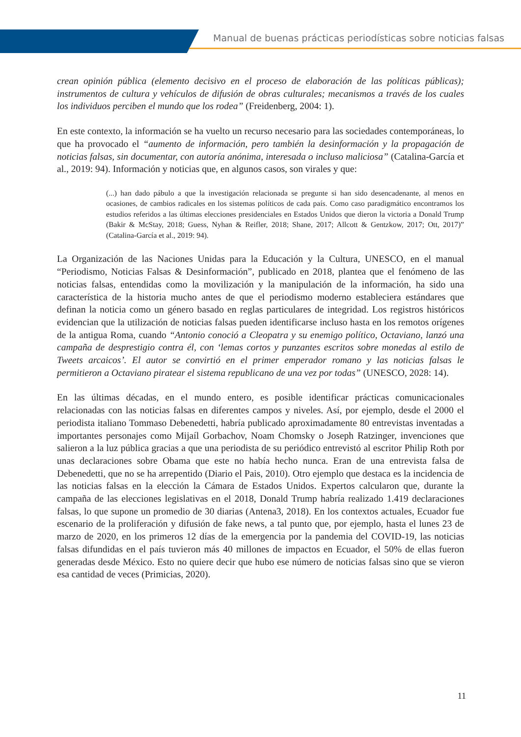Manual de buenas prácticas periodísticas sobre noticias falsas
crean opinión pública (elemento decisivo en el proceso de elaboración de las políticas públicas); instrumentos de cultura y vehículos de difusión de obras culturales; mecanismos a través de los cuales los individuos perciben el mundo que los rodea” (Freidenberg, 2004: 1).
En este contexto, la información se ha vuelto un recurso necesario para las sociedades contemporáneas, lo que ha provocado el “aumento de información, pero también la desinformación y la propagación de noticias falsas, sin documentar, con autoría anónima, interesada o incluso maliciosa” (Catalina-García et al., 2019: 94). Información y noticias que, en algunos casos, son virales y que:
(...) han dado pábulo a que la investigación relacionada se pregunte si han sido desencadenante, al menos en ocasiones, de cambios radicales en los sistemas políticos de cada país. Como caso paradigmático encontramos los estudios referidos a las últimas elecciones presidenciales en Estados Unidos que dieron la victoria a Donald Trump (Bakir & McStay, 2018; Guess, Nyhan & Reifler, 2018; Shane, 2017; Allcott & Gentzkow, 2017; Ott, 2017)” (Catalina-García et al., 2019: 94).
La Organización de las Naciones Unidas para la Educación y la Cultura, UNESCO, en el manual “Periodismo, Noticias Falsas & Desinformación”, publicado en 2018, plantea que el fenómeno de las noticias falsas, entendidas como la movilización y la manipulación de la información, ha sido una característica de la historia mucho antes de que el periodismo moderno estableciera estándares que definan la noticia como un género basado en reglas particulares de integridad. Los registros históricos evidencian que la utilización de noticias falsas pueden identificarse incluso hasta en los remotos orígenes de la antigua Roma, cuando “Antonio conoció a Cleopatra y su enemigo político, Octaviano, lanzó una campaña de desprestigio contra él, con ‘lemas cortos y punzantes escritos sobre monedas al estilo de Tweets arcaicos’. El autor se convirtió en el primer emperador romano y las noticias falsas le permitieron a Octaviano piratear el sistema republicano de una vez por todas” (UNESCO, 2028: 14).
En las últimas décadas, en el mundo entero, es posible identificar prácticas comunicacionales relacionadas con las noticias falsas en diferentes campos y niveles. Así, por ejemplo, desde el 2000 el periodista italiano Tommaso Debenedetti, habría publicado aproximadamente 80 entrevistas inventadas a importantes personajes como Mijaíl Gorbachov, Noam Chomsky o Joseph Ratzinger, invenciones que salieron a la luz pública gracias a que una periodista de su periódico entrevistó al escritor Philip Roth por unas declaraciones sobre Obama que este no había hecho nunca. Eran de una entrevista falsa de Debenedetti, que no se ha arrepentido (Diario el Pais, 2010). Otro ejemplo que destaca es la incidencia de las noticias falsas en la elección la Cámara de Estados Unidos. Expertos calcularon que, durante la campaña de las elecciones legislativas en el 2018, Donald Trump habría realizado 1.419 declaraciones falsas, lo que supone un promedio de 30 diarias (Antena3, 2018). En los contextos actuales, Ecuador fue escenario de la proliferación y difusión de fake news, a tal punto que, por ejemplo, hasta el lunes 23 de marzo de 2020, en los primeros 12 días de la emergencia por la pandemia del COVID-19, las noticias falsas difundidas en el país tuvieron más 40 millones de impactos en Ecuador, el 50% de ellas fueron generadas desde México. Esto no quiere decir que hubo ese número de noticias falsas sino que se vieron esa cantidad de veces (Primicias, 2020).
11